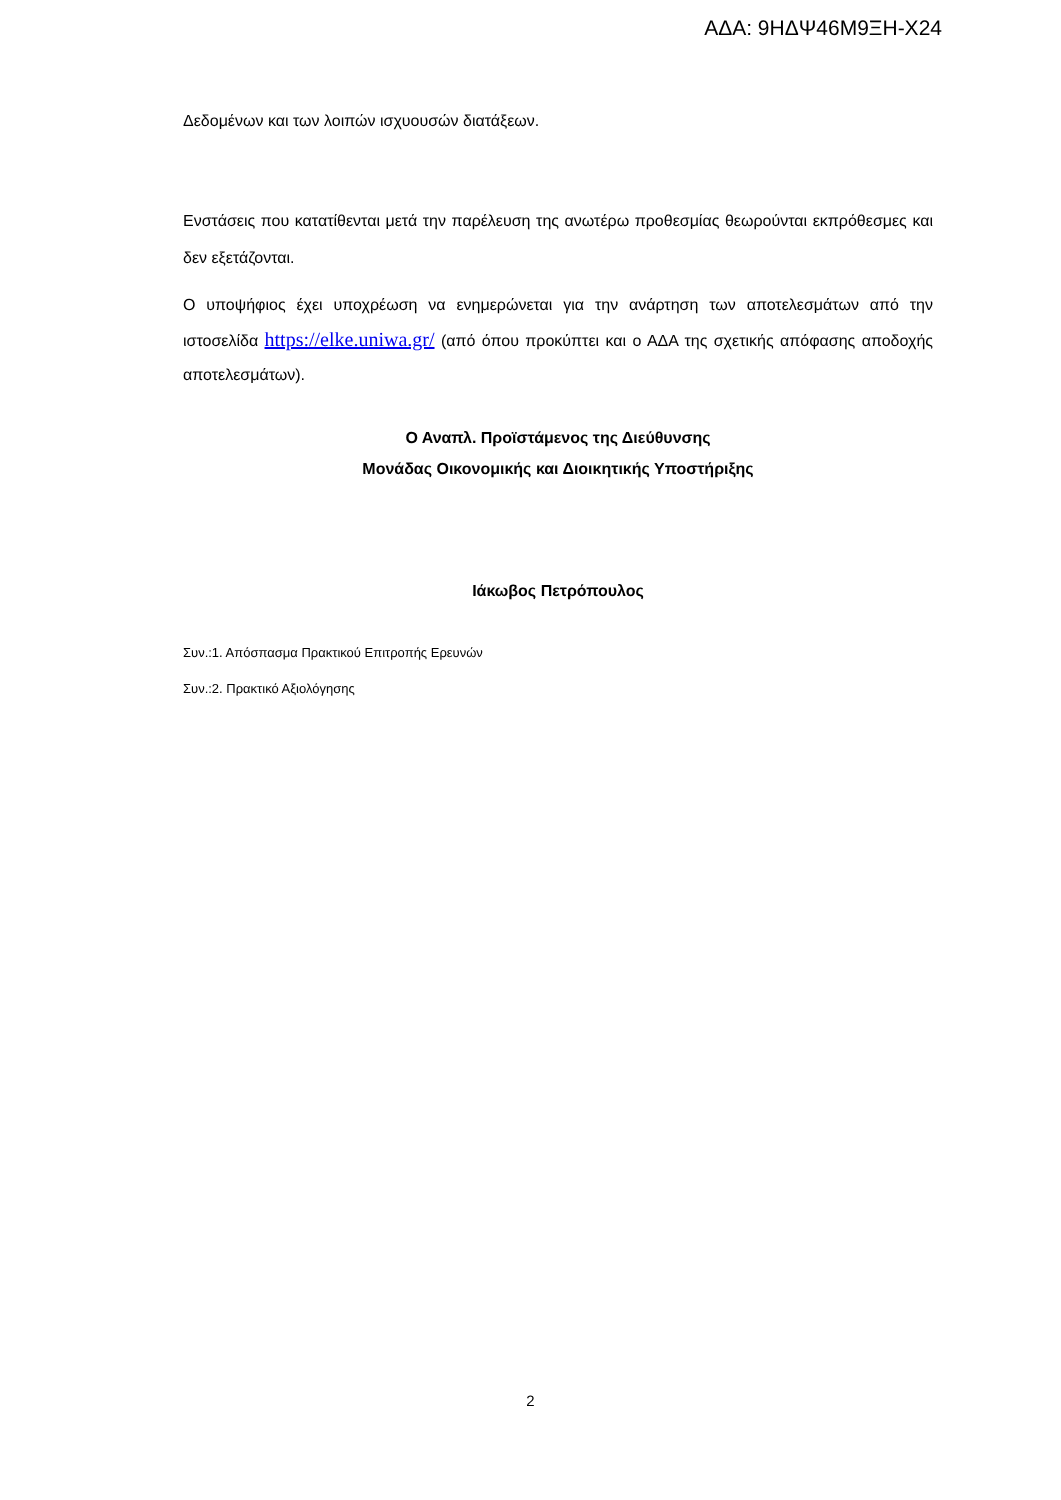ΑΔΑ: 9ΗΔΨ46Μ9ΞΗ-Χ24
Δεδομένων και των λοιπών ισχυουσών διατάξεων.
Ενστάσεις που κατατίθενται μετά την παρέλευση της ανωτέρω προθεσμίας θεωρούνται εκπρόθεσμες και δεν εξετάζονται.
Ο υποψήφιος έχει υποχρέωση να ενημερώνεται για την ανάρτηση των αποτελεσμάτων από την ιστοσελίδα https://elke.uniwa.gr/ (από όπου προκύπτει και ο ΑΔΑ της σχετικής απόφασης αποδοχής αποτελεσμάτων).
Ο Αναπλ. Προϊστάμενος της Διεύθυνσης
Μονάδας Οικονομικής και Διοικητικής Υποστήριξης
Ιάκωβος Πετρόπουλος
Συν.:1. Απόσπασμα Πρακτικού Επιτροπής Ερευνών
Συν.:2. Πρακτικό Αξιολόγησης
2